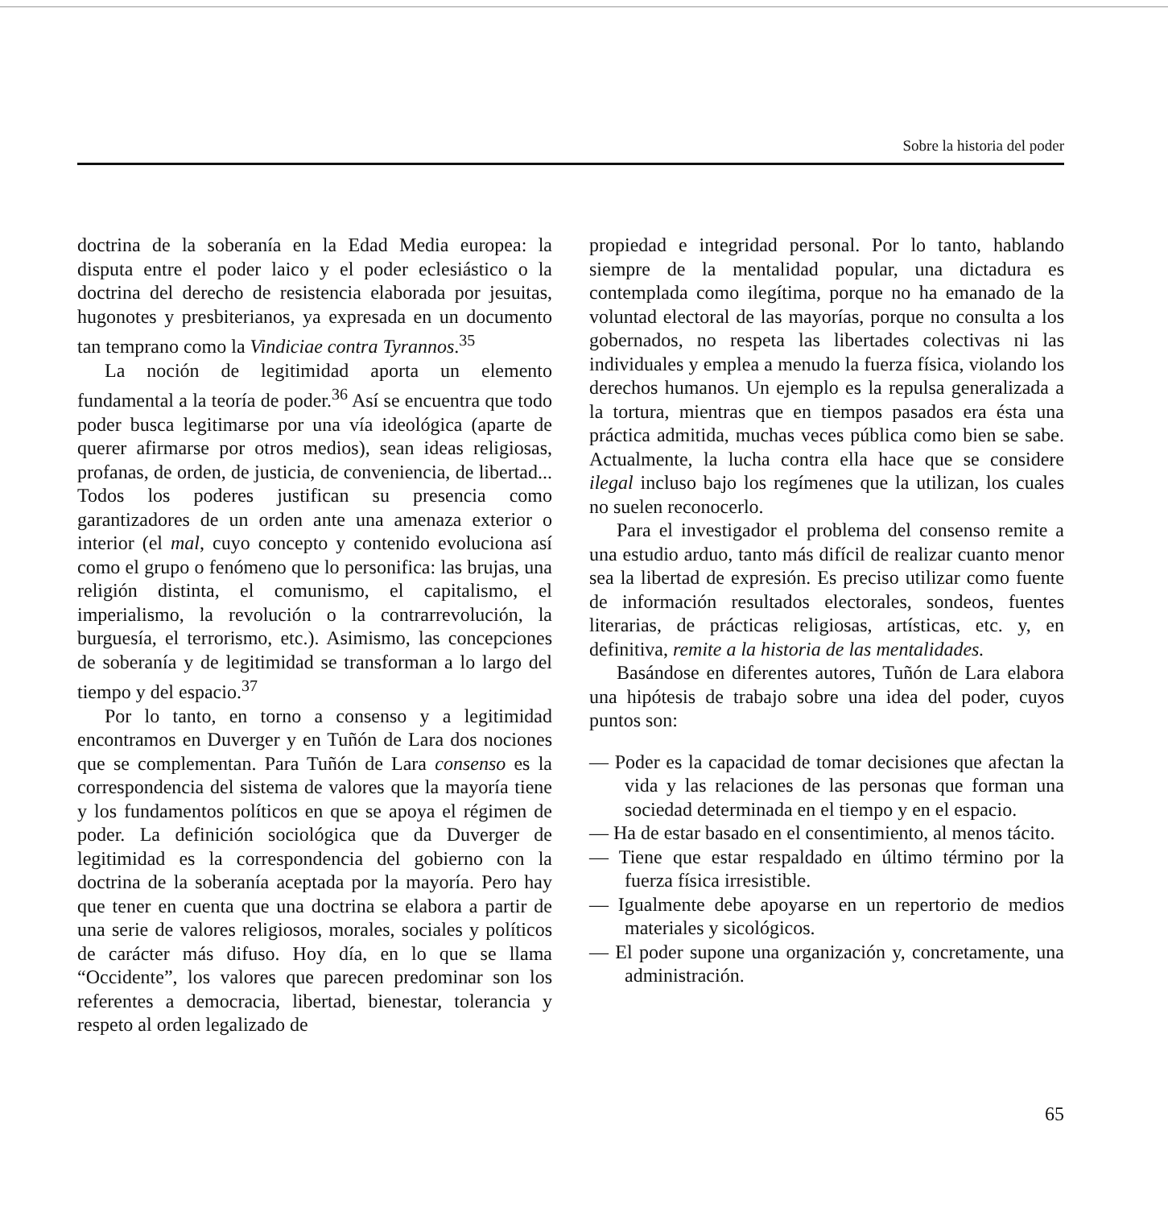Sobre la historia del poder
doctrina de la soberanía en la Edad Media europea: la disputa entre el poder laico y el poder eclesiástico o la doctrina del derecho de resistencia elaborada por jesuitas, hugonotes y presbiterianos, ya expresada en un documento tan temprano como la Vindiciae contra Tyrannos.<sup>35</sup>
La noción de legitimidad aporta un elemento fundamental a la teoría de poder.<sup>36</sup> Así se encuentra que todo poder busca legitimarse por una vía ideológica (aparte de querer afirmarse por otros medios), sean ideas religiosas, profanas, de orden, de justicia, de conveniencia, de libertad... Todos los poderes justifican su presencia como garantizadores de un orden ante una amenaza exterior o interior (el mal, cuyo concepto y contenido evoluciona así como el grupo o fenómeno que lo personifica: las brujas, una religión distinta, el comunismo, el capitalismo, el imperialismo, la revolución o la contrarrevolución, la burguesía, el terrorismo, etc.). Asimismo, las concepciones de soberanía y de legitimidad se transforman a lo largo del tiempo y del espacio.<sup>37</sup>
Por lo tanto, en torno a consenso y a legitimidad encontramos en Duverger y en Tuñón de Lara dos nociones que se complementan. Para Tuñón de Lara consenso es la correspondencia del sistema de valores que la mayoría tiene y los fundamentos políticos en que se apoya el régimen de poder. La definición sociológica que da Duverger de legitimidad es la correspondencia del gobierno con la doctrina de la soberanía aceptada por la mayoría. Pero hay que tener en cuenta que una doctrina se elabora a partir de una serie de valores religiosos, morales, sociales y políticos de carácter más difuso. Hoy día, en lo que se llama “Occidente”, los valores que parecen predominar son los referentes a democracia, libertad, bienestar, tolerancia y respeto al orden legalizado de
propiedad e integridad personal. Por lo tanto, hablando siempre de la mentalidad popular, una dictadura es contemplada como ilegítima, porque no ha emanado de la voluntad electoral de las mayorías, porque no consulta a los gobernados, no respeta las libertades colectivas ni las individuales y emplea a menudo la fuerza física, violando los derechos humanos. Un ejemplo es la repulsa generalizada a la tortura, mientras que en tiempos pasados era ésta una práctica admitida, muchas veces pública como bien se sabe. Actualmente, la lucha contra ella hace que se considere ilegal incluso bajo los regímenes que la utilizan, los cuales no suelen reconocerlo.
Para el investigador el problema del consenso remite a una estudio arduo, tanto más difícil de realizar cuanto menor sea la libertad de expresión. Es preciso utilizar como fuente de información resultados electorales, sondeos, fuentes literarias, de prácticas religiosas, artísticas, etc. y, en definitiva, remite a la historia de las mentalidades.
Basándose en diferentes autores, Tuñón de Lara elabora una hipótesis de trabajo sobre una idea del poder, cuyos puntos son:
— Poder es la capacidad de tomar decisiones que afectan la vida y las relaciones de las personas que forman una sociedad determinada en el tiempo y en el espacio.
— Ha de estar basado en el consentimiento, al menos tácito.
— Tiene que estar respaldado en último término por la fuerza física irresistible.
— Igualmente debe apoyarse en un repertorio de medios materiales y sicológicos.
— El poder supone una organización y, concretamente, una administración.
65